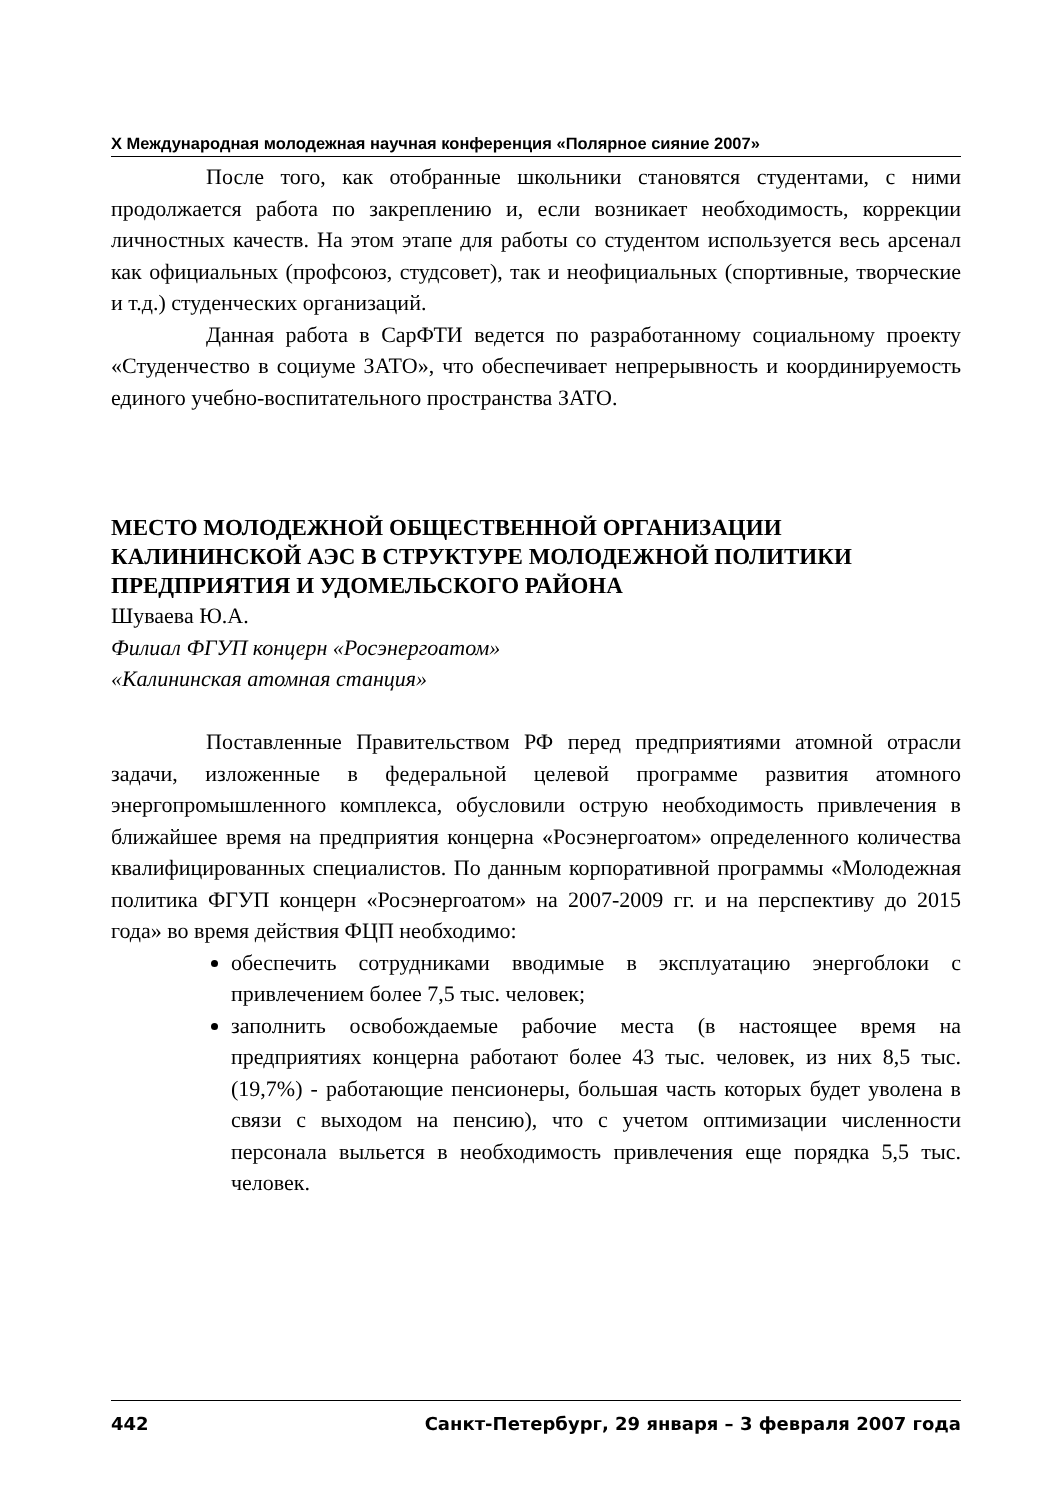X Международная молодежная научная конференция «Полярное сияние 2007»
После того, как отобранные школьники становятся студентами, с ними продолжается работа по закреплению и, если возникает необходимость, коррекции личностных качеств. На этом этапе для работы со студентом используется весь арсенал как официальных (профсоюз, студсовет), так и неофициальных (спортивные, творческие и т.д.) студенческих организаций.
Данная работа в СарФТИ ведется по разработанному социальному проекту «Студенчество в социуме ЗАТО», что обеспечивает непрерывность и координируемость единого учебно-воспитательного пространства ЗАТО.
МЕСТО МОЛОДЕЖНОЙ ОБЩЕСТВЕННОЙ ОРГАНИЗАЦИИ КАЛИНИНСКОЙ АЭС В СТРУКТУРЕ МОЛОДЕЖНОЙ ПОЛИТИКИ ПРЕДПРИЯТИЯ И УДОМЕЛЬСКОГО РАЙОНА
Шуваева Ю.А.
Филиал ФГУП концерн «Росэнергоатом»
«Калининская атомная станция»
Поставленные Правительством РФ перед предприятиями атомной отрасли задачи, изложенные в федеральной целевой программе развития атомного энергопромышленного комплекса, обусловили острую необходимость привлечения в ближайшее время на предприятия концерна «Росэнергоатом» определенного количества квалифицированных специалистов. По данным корпоративной программы «Молодежная политика ФГУП концерн «Росэнергоатом» на 2007-2009 гг. и на перспективу до 2015 года» во время действия ФЦП необходимо:
обеспечить сотрудниками вводимые в эксплуатацию энергоблоки с привлечением более 7,5 тыс. человек;
заполнить освобождаемые рабочие места (в настоящее время на предприятиях концерна работают более 43 тыс. человек, из них 8,5 тыс. (19,7%) - работающие пенсионеры, большая часть которых будет уволена в связи с выходом на пенсию), что с учетом оптимизации численности персонала выльется в необходимость привлечения еще порядка 5,5 тыс. человек.
442 Санкт-Петербург, 29 января – 3 февраля 2007 года